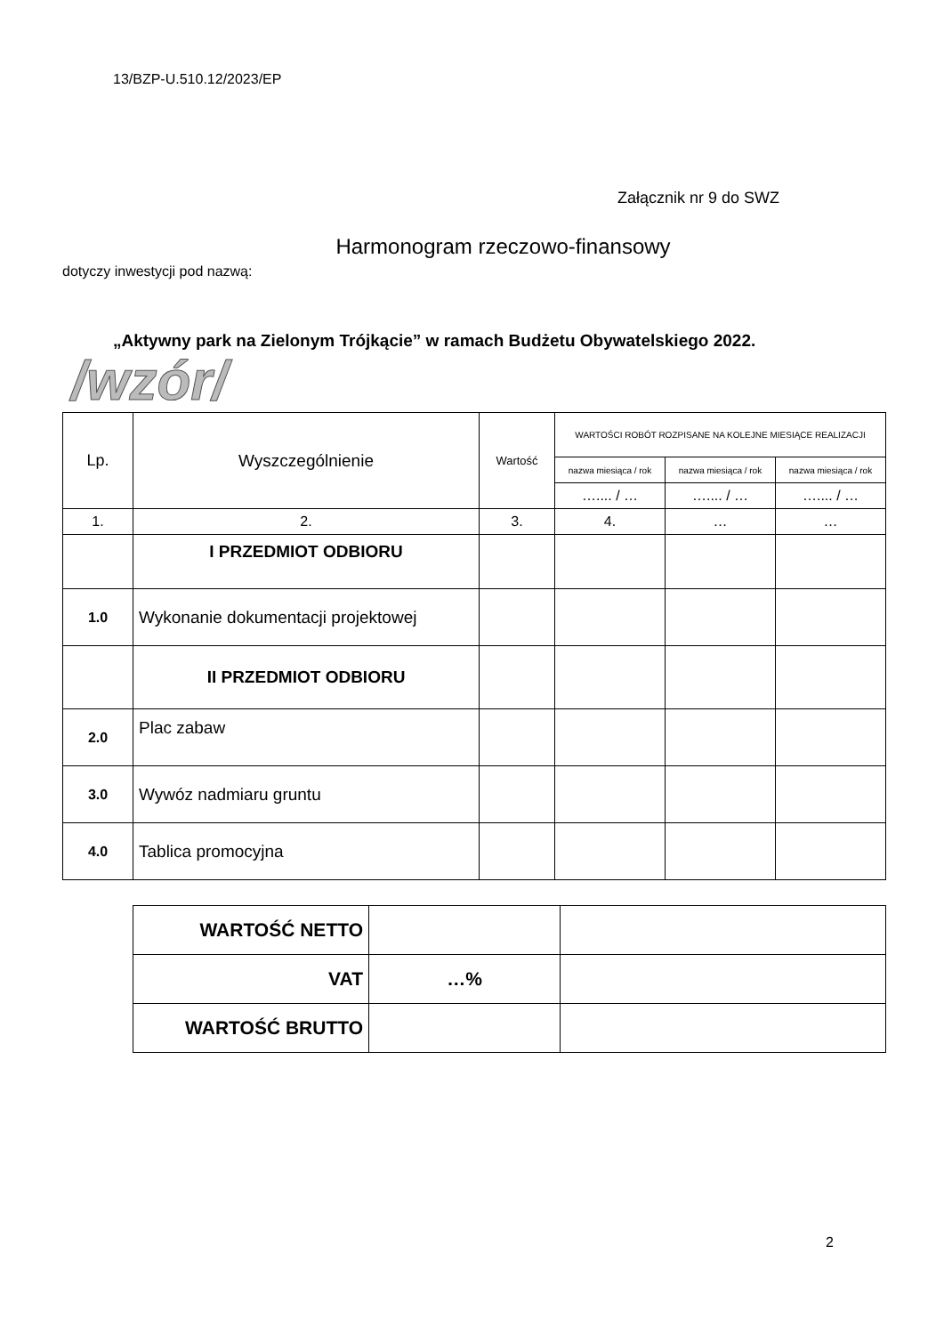13/BZP-U.510.12/2023/EP
Załącznik nr 9 do SWZ
Harmonogram rzeczowo-finansowy
dotyczy inwestycji pod nazwą:
„Aktywny park na Zielonym Trójkącie” w ramach Budżetu Obywatelskiego 2022.
/wzór/
| Lp. | Wyszczególnienie | Wartość | WARTOŚCI ROBÓT ROZPISANE NA KOLEJNE MIESIĄCE REALIZACJI | | |
| --- | --- | --- | --- | --- | --- |
| | | | nazwa miesiąca / rok | nazwa miesiąca / rok | nazwa miesiąca / rok |
| | | | ….... / … | ….... / … | ….... / … |
| 1. | 2. | 3. | 4. | … | … |
| | I PRZEDMIOT ODBIORU | | | | |
| 1.0 | Wykonanie dokumentacji projektowej | | | | |
| | II PRZEDMIOT ODBIORU | | | | |
| 2.0 | Plac zabaw | | | | |
| 3.0 | Wywóz nadmiaru gruntu | | | | |
| 4.0 | Tablica promocyjna | | | | |
| WARTOŚĆ NETTO | | |
| VAT | …% | |
| WARTOŚĆ BRUTTO | | |
2